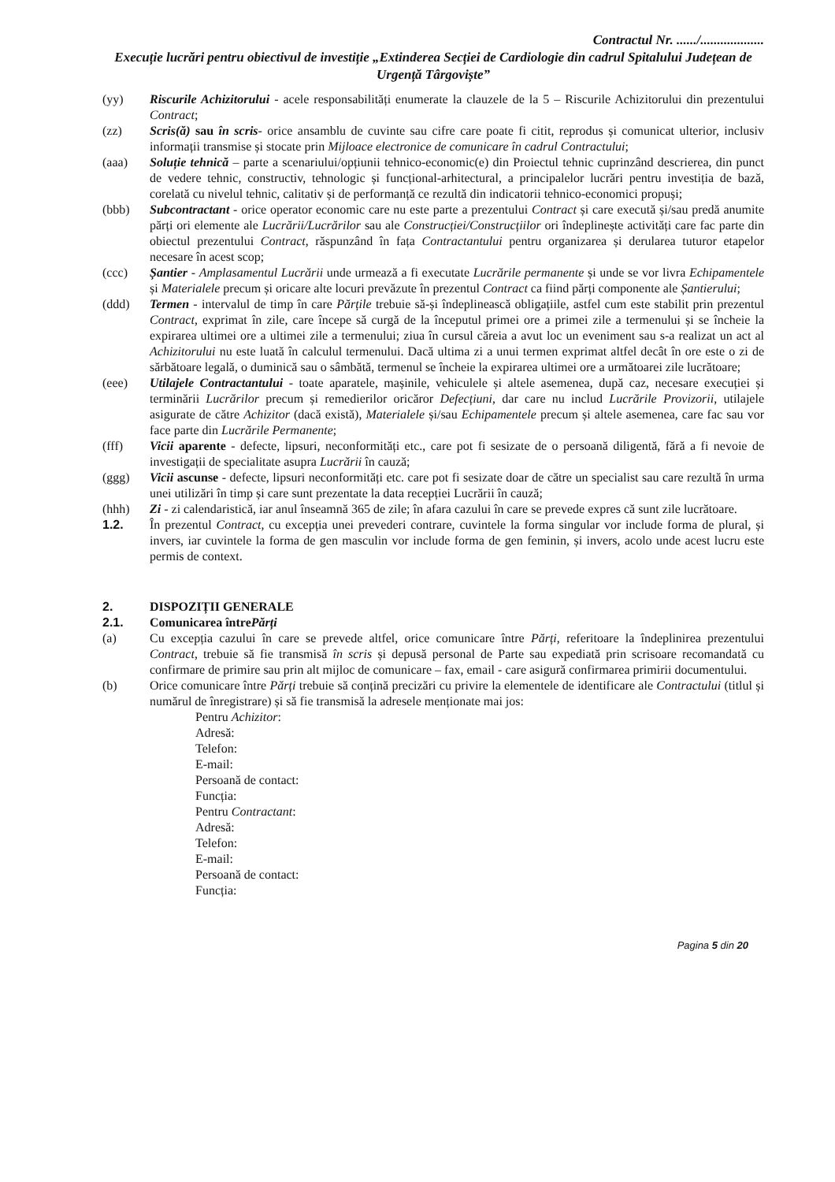Contractul Nr. ....../...................
Execuție lucrări pentru obiectivul de investiție „Extinderea Secției de Cardiologie din cadrul Spitalului Județean de Urgență Târgoviște”
(yy) Riscurile Achizitorului - acele responsabilități enumerate la clauzele de la 5 – Riscurile Achizitorului din prezentului Contract;
(zz) Scris(ă) sau în scris- orice ansamblu de cuvinte sau cifre care poate fi citit, reprodus și comunicat ulterior, inclusiv informații transmise și stocate prin Mijloace electronice de comunicare în cadrul Contractului;
(aaa) Soluție tehnică – parte a scenariului/opțiunii tehnico-economic(e) din Proiectul tehnic cuprinzând descrierea, din punct de vedere tehnic, constructiv, tehnologic și funcțional-arhitectural, a principalelor lucrări pentru investiția de bază, corelată cu nivelul tehnic, calitativ și de performanță ce rezultă din indicatorii tehnico-economici propuși;
(bbb) Subcontractant - orice operator economic care nu este parte a prezentului Contract și care execută și/sau predă anumite părți ori elemente ale Lucrării/Lucrărilor sau ale Construcției/Construcțiilor ori îndeplinește activități care fac parte din obiectul prezentului Contract, răspunzând în fața Contractantului pentru organizarea și derularea tuturor etapelor necesare în acest scop;
(ccc) Șantier - Amplasamentul Lucrării unde urmează a fi executate Lucrările permanente și unde se vor livra Echipamentele și Materialele precum și oricare alte locuri prevăzute în prezentul Contract ca fiind părți componente ale Șantierului;
(ddd) Termen - intervalul de timp în care Părțile trebuie să-și îndeplinească obligațiile, astfel cum este stabilit prin prezentul Contract, exprimat în zile, care începe să curgă de la începutul primei ore a primei zile a termenului și se încheie la expirarea ultimei ore a ultimei zile a termenului; ziua în cursul căreia a avut loc un eveniment sau s-a realizat un act al Achizitorului nu este luată în calculul termenului. Dacă ultima zi a unui termen exprimat altfel decât în ore este o zi de sărbătoare legală, o duminică sau o sâmbătă, termenul se încheie la expirarea ultimei ore a următoarei zile lucrătoare;
(eee) Utilajele Contractantului - toate aparatele, mașinile, vehiculele și altele asemenea, după caz, necesare execuției și terminării Lucrărilor precum și remedierilor oricăror Defecțiuni, dar care nu includ Lucrările Provizorii, utilajele asigurate de către Achizitor (dacă există), Materialele și/sau Echipamentele precum și altele asemenea, care fac sau vor face parte din Lucrările Permanente;
(fff) Vicii aparente - defecte, lipsuri, neconformități etc., care pot fi sesizate de o persoană diligentă, fără a fi nevoie de investigații de specialitate asupra Lucrării în cauză;
(ggg) Vicii ascunse - defecte, lipsuri neconformități etc. care pot fi sesizate doar de către un specialist sau care rezultă în urma unei utilizări în timp și care sunt prezentate la data recepției Lucrării în cauză;
(hhh) Zi - zi calendaristică, iar anul înseamnă 365 de zile; în afara cazului în care se prevede expres că sunt zile lucrătoare.
1.2. În prezentul Contract, cu excepția unei prevederi contrare, cuvintele la forma singular vor include forma de plural, și invers, iar cuvintele la forma de gen masculin vor include forma de gen feminin, și invers, acolo unde acest lucru este permis de context.
2. DISPOZIȚII GENERALE
2.1. Comunicarea între Părți
(a) Cu excepția cazului în care se prevede altfel, orice comunicare între Părți, referitoare la îndeplinirea prezentului Contract, trebuie să fie transmisă în scris și depusă personal de Parte sau expediată prin scrisoare recomandată cu confirmare de primire sau prin alt mijloc de comunicare – fax, email - care asigură confirmarea primirii documentului.
(b) Orice comunicare între Părți trebuie să conțină precizări cu privire la elementele de identificare ale Contractului (titlul și numărul de înregistrare) și să fie transmisă la adresele menționate mai jos:
Pentru Achizitor:
Adresă:
Telefon:
E-mail:
Persoană de contact:
Funcția:
Pentru Contractant:
Adresă:
Telefon:
E-mail:
Persoană de contact:
Funcția:
Pagina 5 din 20